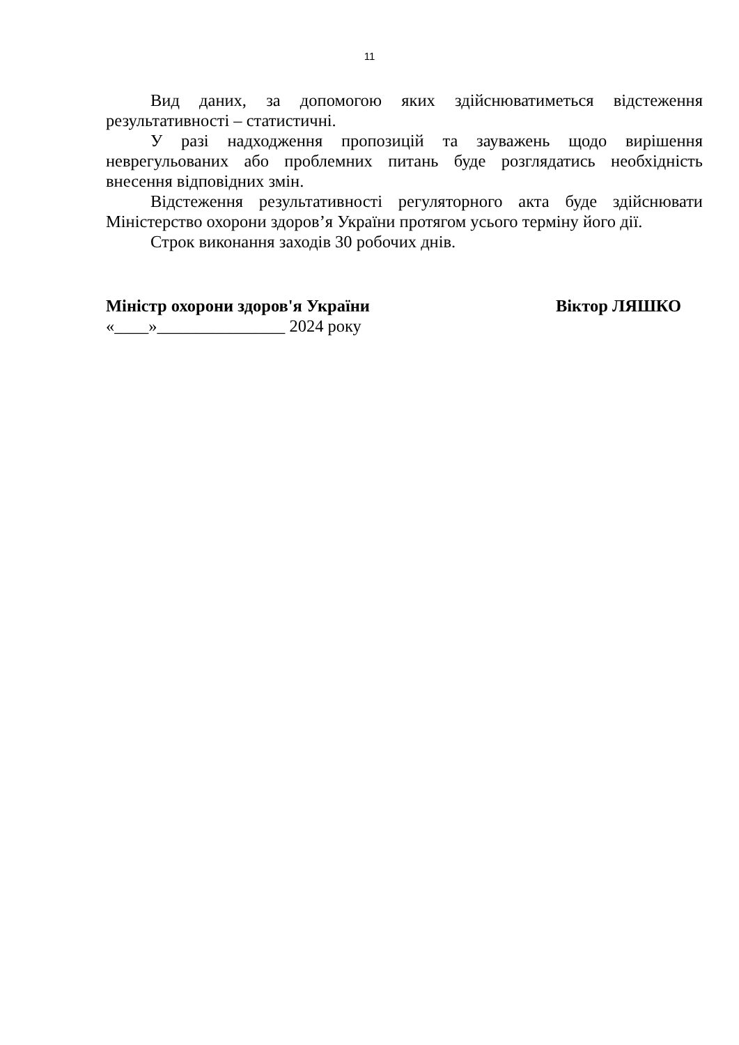11
Вид даних, за допомогою яких здійснюватиметься відстеження результативності – статистичні.
У разі надходження пропозицій та зауважень щодо вирішення неврегульованих або проблемних питань буде розглядатись необхідність внесення відповідних змін.
Відстеження результативності регуляторного акта буде здійснювати Міністерство охорони здоров’я України протягом усього терміну його дії.
Строк виконання заходів 30 робочих днів.
Міністр охорони здоров'я України Віктор ЛЯШКО
«____»_______________ 2024 року